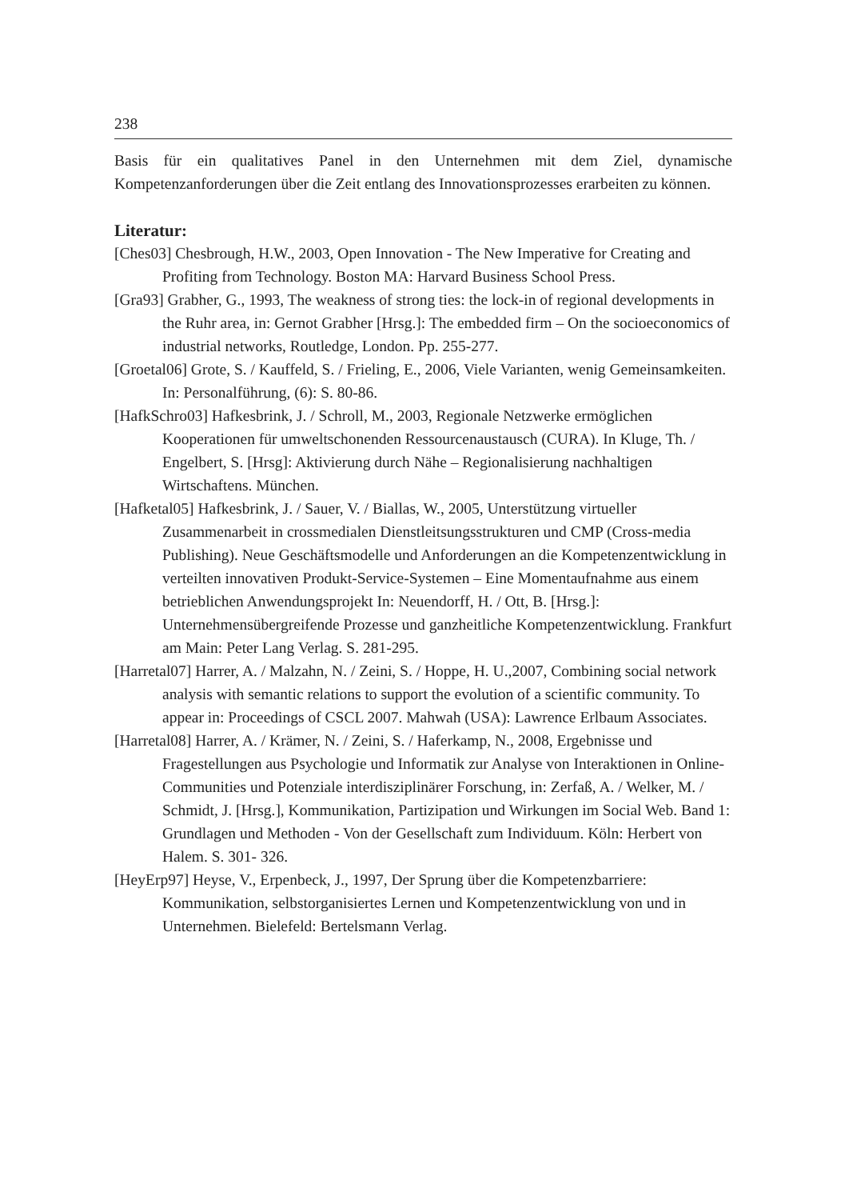238
Basis für ein qualitatives Panel in den Unternehmen mit dem Ziel, dynamische Kompetenzanforderungen über die Zeit entlang des Innovationsprozesses erarbeiten zu können.
Literatur:
[Ches03] Chesbrough, H.W., 2003, Open Innovation - The New Imperative for Creating and Profiting from Technology. Boston MA: Harvard Business School Press.
[Gra93] Grabher, G., 1993, The weakness of strong ties: the lock-in of regional developments in the Ruhr area, in: Gernot Grabher [Hrsg.]: The embedded firm – On the socioeconomics of industrial networks, Routledge, London. Pp. 255-277.
[Groetal06] Grote, S. / Kauffeld, S. / Frieling, E., 2006, Viele Varianten, wenig Gemeinsamkeiten. In: Personalführung, (6): S. 80-86.
[HafkSchro03] Hafkesbrink, J. / Schroll, M., 2003, Regionale Netzwerke ermöglichen Kooperationen für umweltschonenden Ressourcenaustausch (CURA). In Kluge, Th. / Engelbert, S. [Hrsg]: Aktivierung durch Nähe – Regionalisierung nachhaltigen Wirtschaftens. München.
[Hafketal05] Hafkesbrink, J. / Sauer, V. / Biallas, W., 2005, Unterstützung virtueller Zusammenarbeit in crossmedialen Dienstleitsungsstrukturen und CMP (Cross-media Publishing). Neue Geschäftsmodelle und Anforderungen an die Kompetenzentwicklung in verteilten innovativen Produkt-Service-Systemen – Eine Momentaufnahme aus einem betrieblichen Anwendungsprojekt In: Neuendorff, H. / Ott, B. [Hrsg.]: Unternehmensübergreifende Prozesse und ganzheitliche Kompetenzentwicklung. Frankfurt am Main: Peter Lang Verlag. S. 281-295.
[Harretal07] Harrer, A. / Malzahn, N. / Zeini, S. / Hoppe, H. U.,2007, Combining social network analysis with semantic relations to support the evolution of a scientific community. To appear in: Proceedings of CSCL 2007. Mahwah (USA): Lawrence Erlbaum Associates.
[Harretal08] Harrer, A. / Krämer, N. / Zeini, S. / Haferkamp, N., 2008, Ergebnisse und Fragestellungen aus Psychologie und Informatik zur Analyse von Interaktionen in Online-Communities und Potenziale interdisziplinärer Forschung, in: Zerfaß, A. / Welker, M. / Schmidt, J. [Hrsg.], Kommunikation, Partizipation und Wirkungen im Social Web. Band 1: Grundlagen und Methoden - Von der Gesellschaft zum Individuum. Köln: Herbert von Halem. S. 301- 326.
[HeyErp97] Heyse, V., Erpenbeck, J., 1997, Der Sprung über die Kompetenzbarriere: Kommunikation, selbstorganisiertes Lernen und Kompetenzentwicklung von und in Unternehmen. Bielefeld: Bertelsmann Verlag.